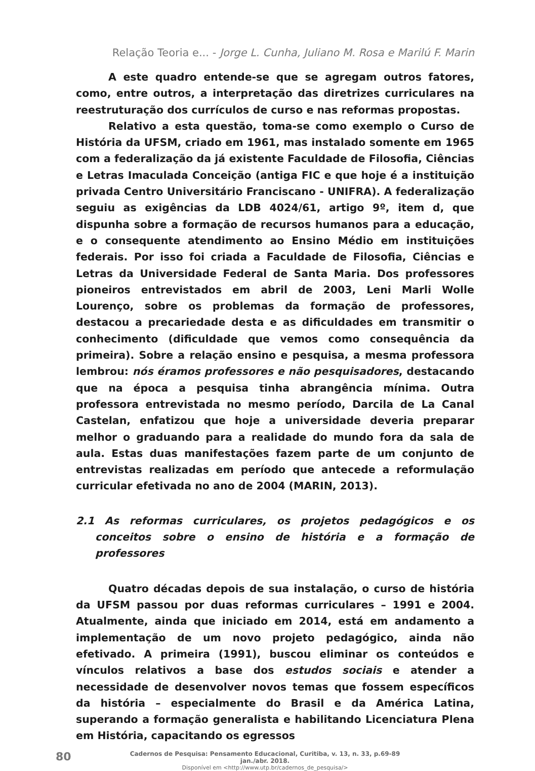Relação Teoria e... - Jorge L. Cunha, Juliano M. Rosa e Marilú F. Marin
A este quadro entende-se que se agregam outros fatores, como, entre outros, a interpretação das diretrizes curriculares na reestruturação dos currículos de curso e nas reformas propostas.
Relativo a esta questão, toma-se como exemplo o Curso de História da UFSM, criado em 1961, mas instalado somente em 1965 com a federalização da já existente Faculdade de Filosofia, Ciências e Letras Imaculada Conceição (antiga FIC e que hoje é a instituição privada Centro Universitário Franciscano - UNIFRA). A federalização seguiu as exigências da LDB 4024/61, artigo 9º, item d, que dispunha sobre a formação de recursos humanos para a educação, e o consequente atendimento ao Ensino Médio em instituições federais. Por isso foi criada a Faculdade de Filosofia, Ciências e Letras da Universidade Federal de Santa Maria. Dos professores pioneiros entrevistados em abril de 2003, Leni Marli Wolle Lourenço, sobre os problemas da formação de professores, destacou a precariedade desta e as dificuldades em transmitir o conhecimento (dificuldade que vemos como consequência da primeira). Sobre a relação ensino e pesquisa, a mesma professora lembrou: nós éramos professores e não pesquisadores, destacando que na época a pesquisa tinha abrangência mínima. Outra professora entrevistada no mesmo período, Darcila de La Canal Castelan, enfatizou que hoje a universidade deveria preparar melhor o graduando para a realidade do mundo fora da sala de aula. Estas duas manifestações fazem parte de um conjunto de entrevistas realizadas em período que antecede a reformulação curricular efetivada no ano de 2004 (MARIN, 2013).
2.1 As reformas curriculares, os projetos pedagógicos e os conceitos sobre o ensino de história e a formação de professores
Quatro décadas depois de sua instalação, o curso de história da UFSM passou por duas reformas curriculares – 1991 e 2004. Atualmente, ainda que iniciado em 2014, está em andamento a implementação de um novo projeto pedagógico, ainda não efetivado. A primeira (1991), buscou eliminar os conteúdos e vínculos relativos a base dos estudos sociais e atender a necessidade de desenvolver novos temas que fossem específicos da história – especialmente do Brasil e da América Latina, superando a formação generalista e habilitando Licenciatura Plena em História, capacitando os egressos
80
Cadernos de Pesquisa: Pensamento Educacional, Curitiba, v. 13, n. 33, p.69-89 jan./abr. 2018.
Disponível em <http://www.utp.br/cadernos_de_pesquisa/>